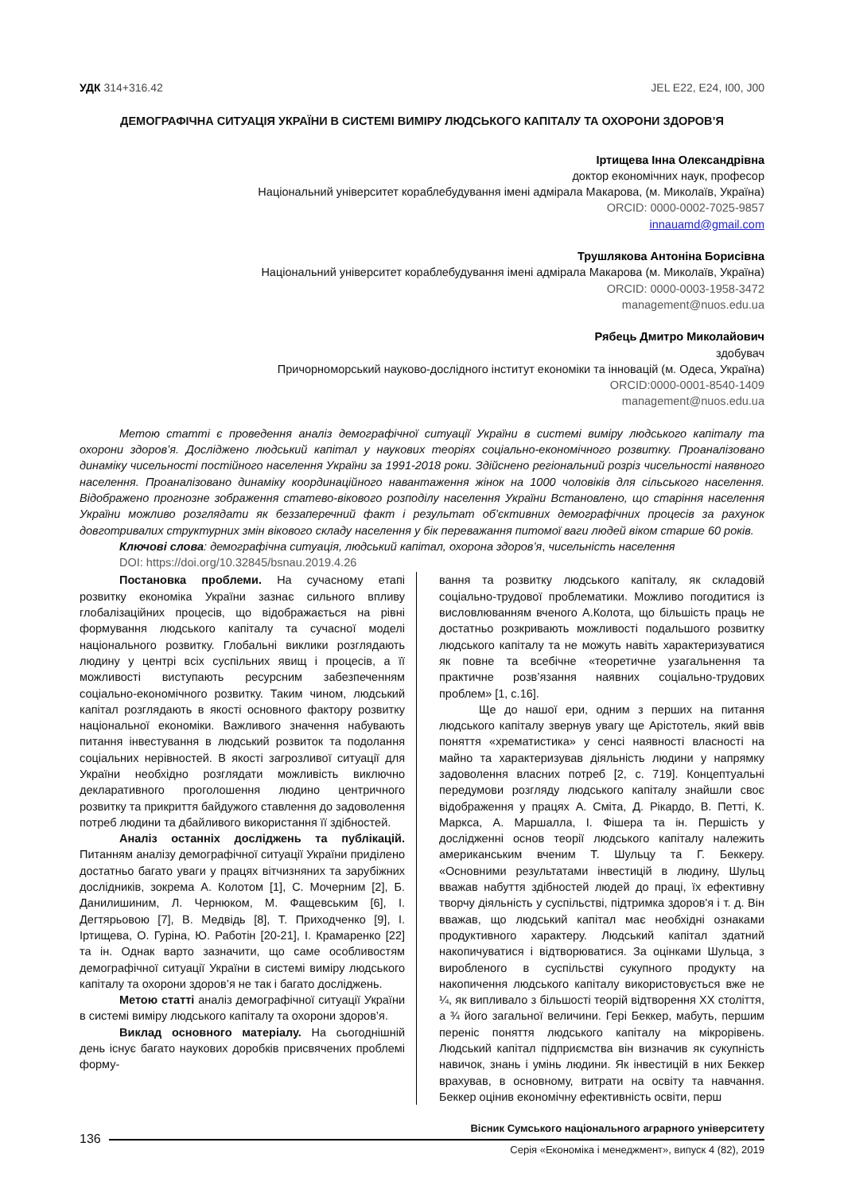УДК 314+316.42 JEL E22, E24, I00, J00
ДЕМОГРАФІЧНА СИТУАЦІЯ УКРАЇНИ В СИСТЕМІ ВИМІРУ ЛЮДСЬКОГО КАПІТАЛУ ТА ОХОРОНИ ЗДОРОВ’Я
Іртищева Інна Олександрівна
доктор економічних наук, професор
Національний університет кораблебудування імені адмірала Макарова, (м. Миколаїв, Україна)
ORCID: 0000-0002-7025-9857
innauamd@gmail.com
Трушлякова Антоніна Борисівна
Національний університет кораблебудування імені адмірала Макарова (м. Миколаїв, Україна)
ORCID: 0000-0003-1958-3472
management@nuos.edu.ua
Рябець Дмитро Миколайович
здобувач
Причорноморський науково-дослідного інститут економіки та інновацій (м. Одеса, Україна)
ORCID:0000-0001-8540-1409
management@nuos.edu.ua
Метою статті є проведення аналіз демографічної ситуації України в системі виміру людського капіталу та охорони здоров’я. Досліджено людський капітал у наукових теоріях соціально-економічного розвитку. Проаналізовано динаміку чисельності постійного населення України за 1991-2018 роки. Здійснено регіональний розріз чисельності наявного населення. Проаналізовано динаміку координаційного навантаження жінок на 1000 чоловіків для сільського населення. Відображено прогнозне зображення статево-вікового розподілу населення України Встановлено, що старіння населення України можливо розглядати як беззаперечний факт і результат об’єктивних демографічних процесів за рахунок довготривалих структурних змін вікового складу населення у бік переважання питомої ваги людей віком старше 60 років.
Ключові слова: демографічна ситуація, людський капітал, охорона здоров’я, чисельність населення
DOI: https://doi.org/10.32845/bsnau.2019.4.26
Постановка проблеми. На сучасному етапі розвитку економіка України зазнає сильного впливу глобалізаційних процесів, що відображається на рівні формування людського капіталу та сучасної моделі національного розвитку. Глобальні виклики розглядають людину у центрі всіх суспільних явищ і процесів, а її можливості виступають ресурсним забезпеченням соціально-економічного розвитку. Таким чином, людський капітал розглядають в якості основного фактору розвитку національної економіки. Важливого значення набувають питання інвестування в людський розвиток та подолання соціальних нерівностей. В якості загрозливої ситуації для України необхідно розглядати можливість виключно декларативного проголошення людино центричного розвитку та прикриття байдужого ставлення до задоволення потреб людини та дбайливого використання її здібностей.
Аналіз останніх досліджень та публікацій. Питанням аналізу демографічної ситуації України приділено достатньо багато уваги у працях вітчизняних та зарубіжних дослідників, зокрема А. Колотом [1], С. Мочерним [2], Б. Данилишиним, Л. Чернюком, М. Фащевським [6], І. Дегтярьовою [7], В. Медвідь [8], Т. Приходченко [9], І. Іртищева, О. Гуріна, Ю. Работін [20-21], І. Крамаренко [22] та ін. Однак варто зазначити, що саме особливостям демографічної ситуації України в системі виміру людського капіталу та охорони здоров’я не так і багато досліджень.
Метою статті аналіз демографічної ситуації України в системі виміру людського капіталу та охорони здоров’я.
Виклад основного матеріалу. На сьогоднішній день існує багато наукових доробків присвячених проблемі форму-
вання та розвитку людського капіталу, як складовій соціально-трудової проблематики. Можливо погодитися із висловлюванням вченого А.Колота, що більшість праць не достатньо розкривають можливості подальшого розвитку людського капіталу та не можуть навіть характеризуватися як повне та всебічне «теоретичне узагальнення та практичне розв’язання наявних соціально-трудових проблем» [1, с.16].
Ще до нашої ери, одним з перших на питання людського капіталу звернув увагу ще Арістотель, який ввів поняття «хрематистика» у сенсі наявності власності на майно та характеризував діяльність людини у напрямку задоволення власних потреб [2, с. 719]. Концептуальні передумови розгляду людського капіталу знайшли своє відображення у працях А. Сміта, Д. Рікардо, В. Петті, К. Маркса, А. Маршалла, І. Фішера та ін. Першість у дослідженні основ теорії людського капіталу належить американським вченим Т. Шульцу та Г. Беккеру. «Основними результатами інвестицій в людину, Шульц вважав набуття здібностей людей до праці, їх ефективну творчу діяльність у суспільстві, підтримка здоров'я і т. д. Він вважав, що людський капітал має необхідні ознаками продуктивного характеру. Людський капітал здатний накопичуватися і відтворюватися. За оцінками Шульца, з виробленого в суспільстві сукупного продукту на накопичення людського капіталу використовується вже не ¼, як випливало з більшості теорій відтворення XX століття, а ¾ його загальної величини. Гері Беккер, мабуть, першим переніс поняття людського капіталу на мікрорівень. Людський капітал підприємства він визначив як сукупність навичок, знань і умінь людини. Як інвестицій в них Беккер врахував, в основному, витрати на освіту та навчання. Беккер оцінив економічну ефективність освіти, перш
136
Вісник Сумського національного аграрного університету
Серія «Економіка і менеджмент», випуск 4 (82), 2019